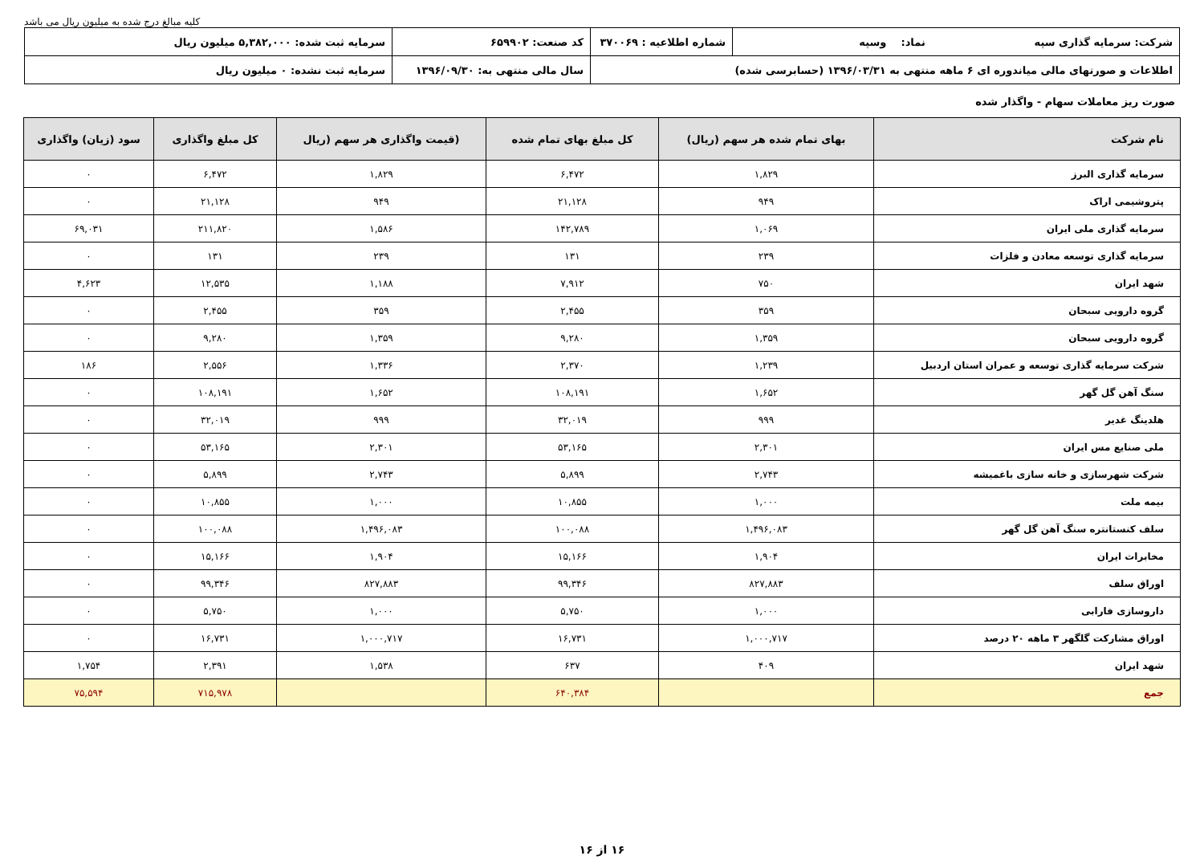کلیه مبالغ درج شده به میلیون ریال می باشد
| شرکت: سرمایه گذاری سپه نماد: وسپه | شماره اطلاعیه : ۳۷۰۰۶۹ | کد صنعت: ۶۵۹۹۰۲ | سرمایه ثبت شده: ۵,۳۸۲,۰۰۰ میلیون ریال |
| اطلاعات و صورتهای مالی میاندوره ای ۶ ماهه منتهی به ۱۳۹۶/۰۳/۳۱ (حسابرسی شده) | | سال مالی منتهی به: ۱۳۹۶/۰۹/۳۰ | سرمایه ثبت نشده: ۰ میلیون ریال |
صورت ریز معاملات سهام - واگذار شده
| نام شرکت | بهای تمام شده هر سهم (ریال) | کل مبلغ بهای تمام شده | (قیمت واگذاری هر سهم (ریال | کل مبلغ واگذاری | سود (زیان) واگذاری |
| --- | --- | --- | --- | --- | --- |
| سرمایه گذاری البرز | ۱,۸۲۹ | ۶,۴۷۲ | ۱,۸۲۹ | ۶,۴۷۲ | ۰ |
| پتروشیمی اراک | ۹۴۹ | ۲۱,۱۲۸ | ۹۴۹ | ۲۱,۱۲۸ | ۰ |
| سرمایه گذاری ملی ایران | ۱,۰۶۹ | ۱۴۲,۷۸۹ | ۱,۵۸۶ | ۲۱۱,۸۲۰ | ۶۹,۰۳۱ |
| سرمایه گذاری توسعه معادن و فلزات | ۲۳۹ | ۱۳۱ | ۲۳۹ | ۱۳۱ | ۰ |
| شهد ایران | ۷۵۰ | ۷,۹۱۲ | ۱,۱۸۸ | ۱۲,۵۳۵ | ۴,۶۲۳ |
| گروه دارویی سبحان | ۳۵۹ | ۲,۴۵۵ | ۳۵۹ | ۲,۴۵۵ | ۰ |
| گروه دارویی سبحان | ۱,۳۵۹ | ۹,۲۸۰ | ۱,۳۵۹ | ۹,۲۸۰ | ۰ |
| شرکت سرمایه گذاری توسعه و عمران استان اردبیل | ۱,۲۳۹ | ۲,۳۷۰ | ۱,۳۳۶ | ۲,۵۵۶ | ۱۸۶ |
| سنگ آهن گل گهر | ۱,۶۵۲ | ۱۰۸,۱۹۱ | ۱,۶۵۲ | ۱۰۸,۱۹۱ | ۰ |
| هلدینگ غدیر | ۹۹۹ | ۳۲,۰۱۹ | ۹۹۹ | ۳۲,۰۱۹ | ۰ |
| ملی صنایع مس ایران | ۲,۳۰۱ | ۵۳,۱۶۵ | ۲,۳۰۱ | ۵۳,۱۶۵ | ۰ |
| شرکت شهرسازی و خانه سازی باغمیشه | ۲,۷۴۳ | ۵,۸۹۹ | ۲,۷۴۳ | ۵,۸۹۹ | ۰ |
| بیمه ملت | ۱,۰۰۰ | ۱۰,۸۵۵ | ۱,۰۰۰ | ۱۰,۸۵۵ | ۰ |
| سلف کنستانتره سنگ آهن گل گهر | ۱,۴۹۶,۰۸۳ | ۱۰۰,۰۸۸ | ۱,۴۹۶,۰۸۳ | ۱۰۰,۰۸۸ | ۰ |
| مخابرات ایران | ۱,۹۰۴ | ۱۵,۱۶۶ | ۱,۹۰۴ | ۱۵,۱۶۶ | ۰ |
| اوراق سلف | ۸۲۷,۸۸۳ | ۹۹,۳۴۶ | ۸۲۷,۸۸۳ | ۹۹,۳۴۶ | ۰ |
| داروسازی فارابی | ۱,۰۰۰ | ۵,۷۵۰ | ۱,۰۰۰ | ۵,۷۵۰ | ۰ |
| اوراق مشارکت گلگهر ۳ ماهه ۲۰ درصد | ۱,۰۰۰,۷۱۷ | ۱۶,۷۳۱ | ۱,۰۰۰,۷۱۷ | ۱۶,۷۳۱ | ۰ |
| شهد ایران | ۴۰۹ | ۶۳۷ | ۱,۵۳۸ | ۲,۳۹۱ | ۱,۷۵۴ |
| جمع | | ۶۴۰,۳۸۴ | | ۷۱۵,۹۷۸ | ۷۵,۵۹۴ |
۱۶ از ۱۶